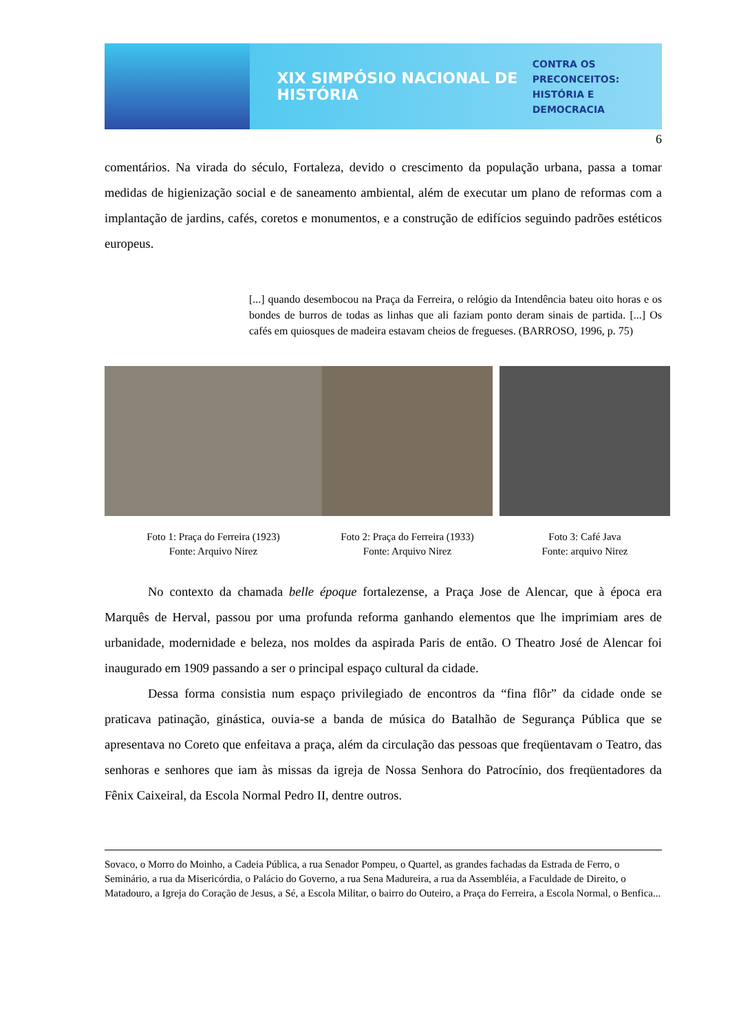XIX SIMPÓSIO NACIONAL DE HISTÓRIA
CONTRA OS PRECONCEITOS:
HISTÓRIA E DEMOCRACIA
6
comentários. Na virada do século, Fortaleza, devido o crescimento da população urbana, passa a tomar medidas de higienização social e de saneamento ambiental, além de executar um plano de reformas com a implantação de jardins, cafés, coretos e monumentos, e a construção de edifícios seguindo padrões estéticos europeus.
[...] quando desembocou na Praça da Ferreira, o relógio da Intendência bateu oito horas e os bondes de burros de todas as linhas que ali faziam ponto deram sinais de partida. [...] Os cafés em quiosques de madeira estavam cheios de fregueses. (BARROSO, 1996, p. 75)
Foto 1: Praça do Ferreira (1923)
Fonte: Arquivo Nirez
Foto 2: Praça do Ferreira (1933)
Fonte: Arquivo Nirez
Foto 3: Café Java
Fonte: arquivo Nirez
No contexto da chamada belle époque fortalezense, a Praça Jose de Alencar, que à época era Marquês de Herval, passou por uma profunda reforma ganhando elementos que lhe imprimiam ares de urbanidade, modernidade e beleza, nos moldes da aspirada Paris de então. O Theatro José de Alencar foi inaugurado em 1909 passando a ser o principal espaço cultural da cidade.
Dessa forma consistia num espaço privilegiado de encontros da “fina flôr” da cidade onde se praticava patinação, ginástica, ouvia-se a banda de música do Batalhão de Segurança Pública que se apresentava no Coreto que enfeitava a praça, além da circulação das pessoas que freqüentavam o Teatro, das senhoras e senhores que iam às missas da igreja de Nossa Senhora do Patrocínio, dos freqüentadores da Fênix Caixeiral, da Escola Normal Pedro II, dentre outros.
Sovaco, o Morro do Moinho, a Cadeia Pública, a rua Senador Pompeu, o Quartel, as grandes fachadas da Estrada de Ferro, o Seminário, a rua da Misericórdia, o Palácio do Governo, a rua Sena Madureira, a rua da Assembléia, a Faculdade de Direito, o Matadouro, a Igreja do Coração de Jesus, a Sé, a Escola Militar, o bairro do Outeiro, a Praça do Ferreira, a Escola Normal, o Benfica...